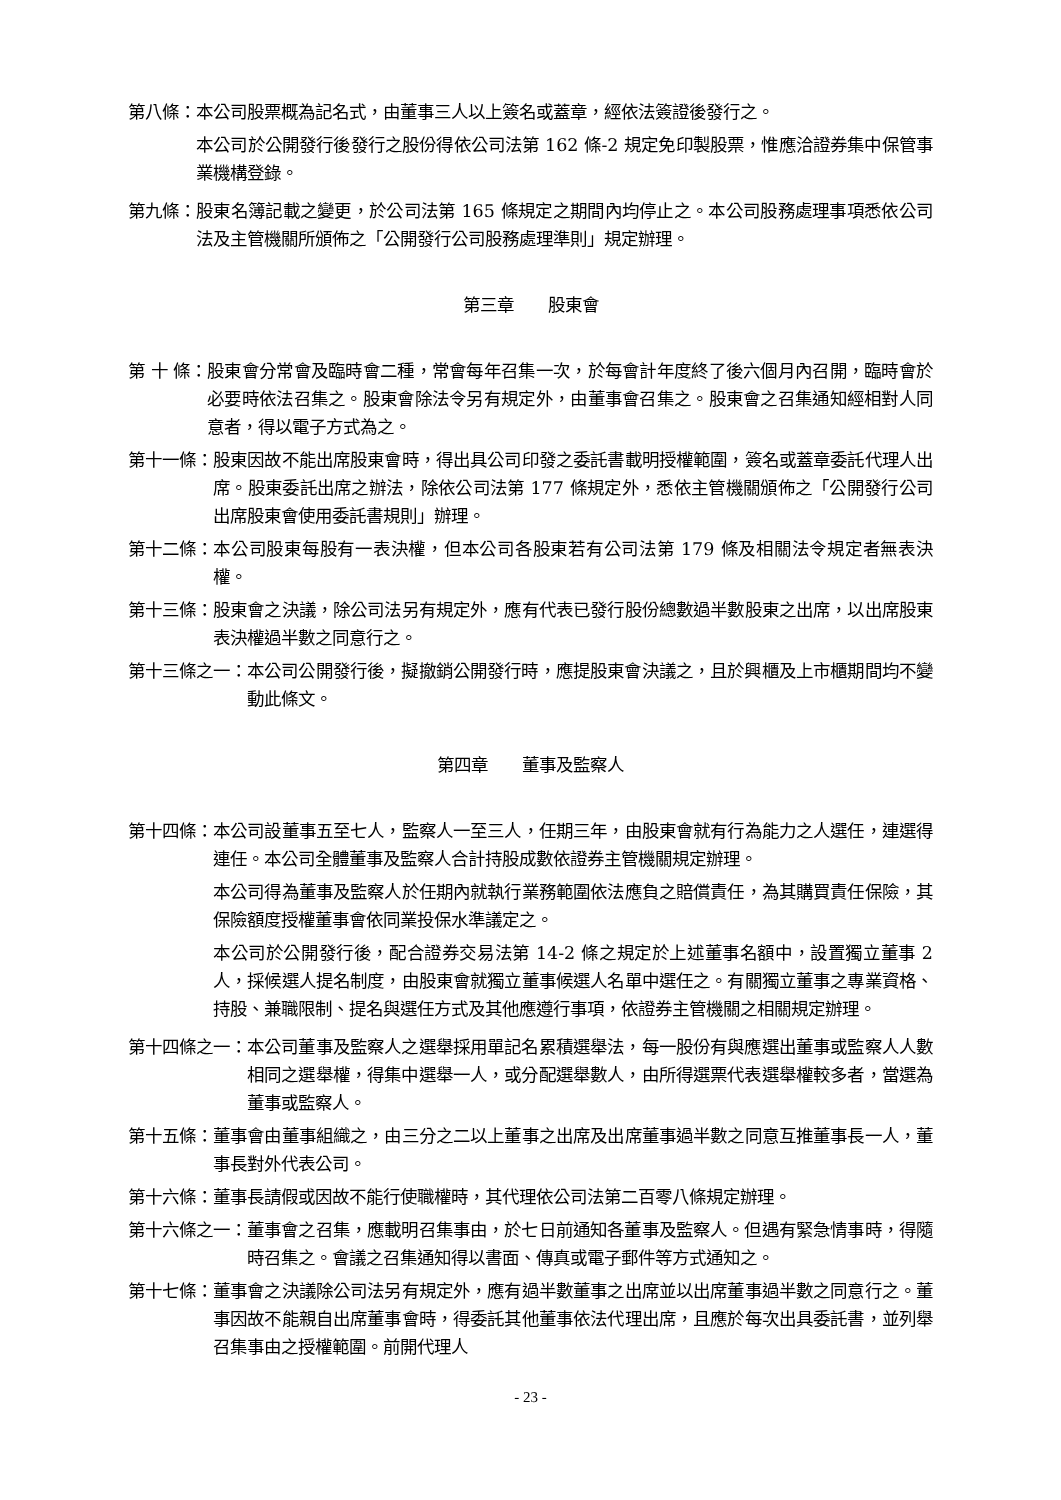第八條： 本公司股票概為記名式，由董事三人以上簽名或蓋章，經依法簽證後發行之。
本公司於公開發行後發行之股份得依公司法第 162 條-2 規定免印製股票，惟應洽證券集中保管事業機構登錄。
第九條： 股東名簿記載之變更，於公司法第 165 條規定之期間內均停止之。本公司股務處理事項悉依公司法及主管機關所頒佈之「公開發行公司股務處理準則」規定辦理。
第三章　　股東會
第 十 條： 股東會分常會及臨時會二種，常會每年召集一次，於每會計年度終了後六個月內召開，臨時會於必要時依法召集之。股東會除法令另有規定外，由董事會召集之。股東會之召集通知經相對人同意者，得以電子方式為之。
第十一條： 股東因故不能出席股東會時，得出具公司印發之委託書載明授權範圍，簽名或蓋章委託代理人出席。股東委託出席之辦法，除依公司法第 177 條規定外，悉依主管機關頒佈之「公開發行公司出席股東會使用委託書規則」辦理。
第十二條： 本公司股東每股有一表決權，但本公司各股東若有公司法第 179 條及相關法令規定者無表決權。
第十三條： 股東會之決議，除公司法另有規定外，應有代表已發行股份總數過半數股東之出席，以出席股東表決權過半數之同意行之。
第十三條之一： 本公司公開發行後，擬撤銷公開發行時，應提股東會決議之，且於興櫃及上市櫃期間均不變動此條文。
第四章　　董事及監察人
第十四條： 本公司設董事五至七人，監察人一至三人，任期三年，由股東會就有行為能力之人選任，連選得連任。本公司全體董事及監察人合計持股成數依證券主管機關規定辦理。
本公司得為董事及監察人於任期內就執行業務範圍依法應負之賠償責任，為其購買責任保險，其保險額度授權董事會依同業投保水準議定之。
本公司於公開發行後，配合證券交易法第 14-2 條之規定於上述董事名額中，設置獨立董事 2 人，採候選人提名制度，由股東會就獨立董事候選人名單中選任之。有關獨立董事之專業資格、持股、兼職限制、提名與選任方式及其他應遵行事項，依證券主管機關之相關規定辦理。
第十四條之一： 本公司董事及監察人之選舉採用單記名累積選舉法，每一股份有與應選出董事或監察人人數相同之選舉權，得集中選舉一人，或分配選舉數人，由所得選票代表選舉權較多者，當選為董事或監察人。
第十五條： 董事會由董事組織之，由三分之二以上董事之出席及出席董事過半數之同意互推董事長一人，董事長對外代表公司。
第十六條： 董事長請假或因故不能行使職權時，其代理依公司法第二百零八條規定辦理。
第十六條之一： 董事會之召集，應載明召集事由，於七日前通知各董事及監察人。但遇有緊急情事時，得隨時召集之。會議之召集通知得以書面、傳真或電子郵件等方式通知之。
第十七條： 董事會之決議除公司法另有規定外，應有過半數董事之出席並以出席董事過半數之同意行之。董事因故不能親自出席董事會時，得委託其他董事依法代理出席，且應於每次出具委託書，並列舉召集事由之授權範圍。前開代理人
- 23 -